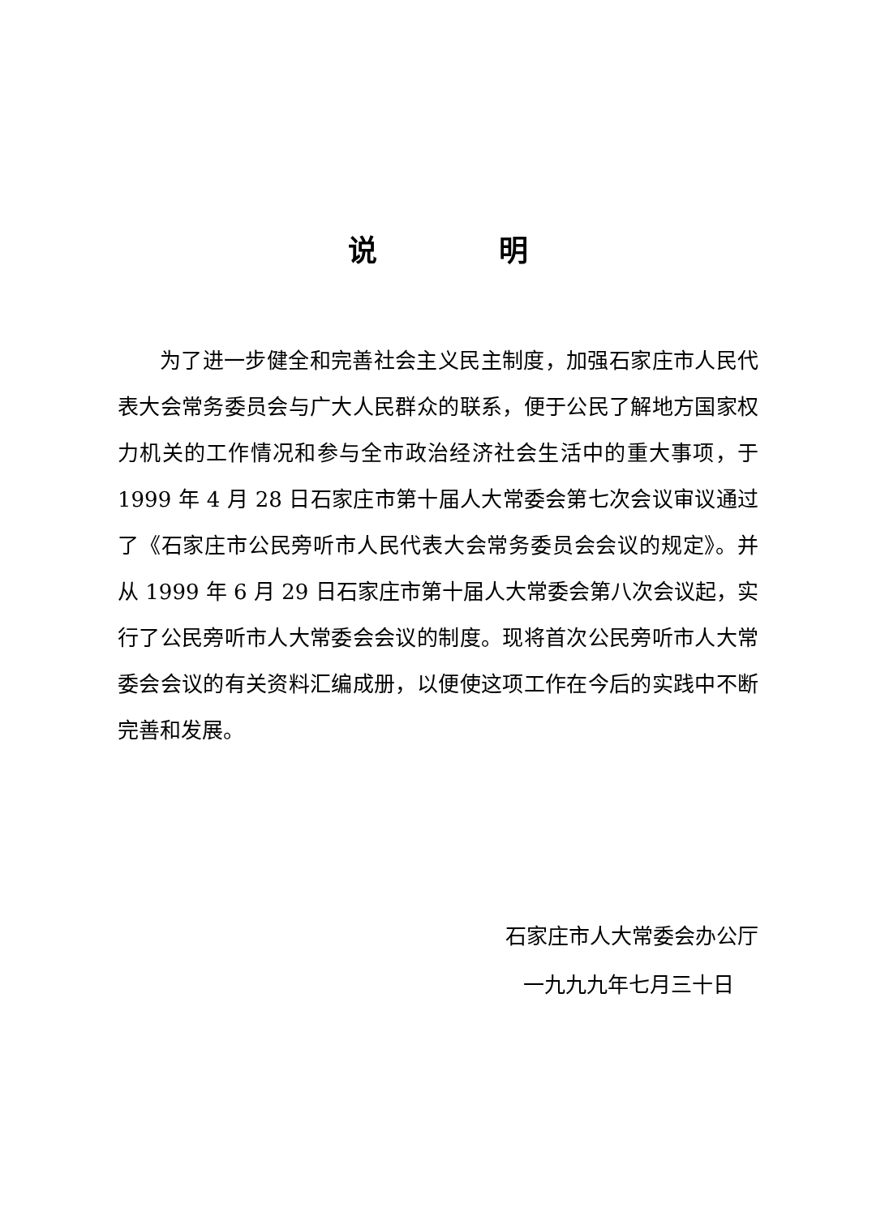说明
为了进一步健全和完善社会主义民主制度，加强石家庄市人民代表大会常务委员会与广大人民群众的联系，便于公民了解地方国家权力机关的工作情况和参与全市政治经济社会生活中的重大事项，于 1999 年 4 月 28 日石家庄市第十届人大常委会第七次会议审议通过了《石家庄市公民旁听市人民代表大会常务委员会会议的规定》。并从 1999 年 6 月 29 日石家庄市第十届人大常委会第八次会议起，实行了公民旁听市人大常委会会议的制度。现将首次公民旁听市人大常委会会议的有关资料汇编成册，以便使这项工作在今后的实践中不断完善和发展。
石家庄市人大常委会办公厅
一九九九年七月三十日